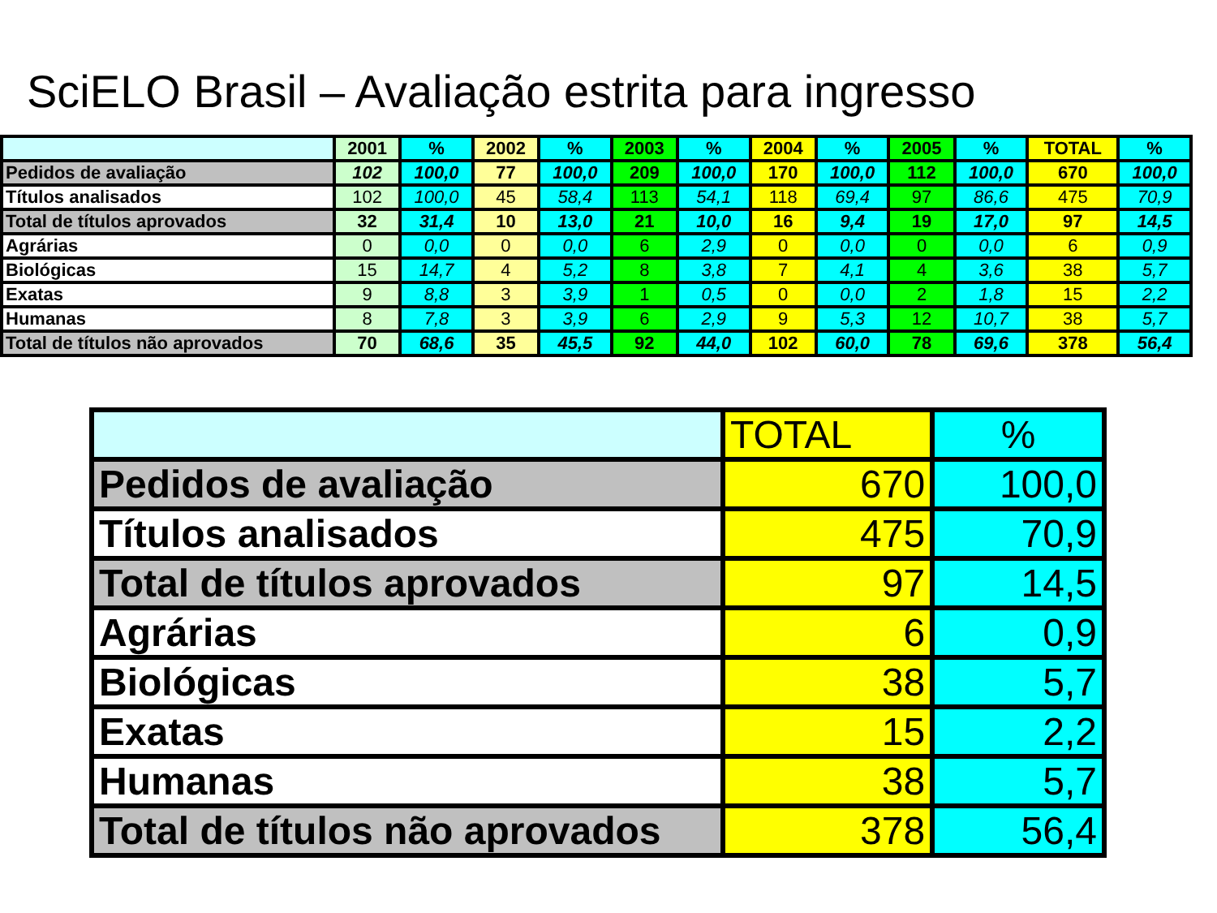SciELO Brasil – Avaliação estrita para ingresso
| | 2001 | % | 2002 | % | 2003 | % | 2004 | % | 2005 | % | TOTAL | % |
| --- | --- | --- | --- | --- | --- | --- | --- | --- | --- | --- | --- | --- |
| Pedidos de avaliação | 102 | 100,0 | 77 | 100,0 | 209 | 100,0 | 170 | 100,0 | 112 | 100,0 | 670 | 100,0 |
| Títulos analisados | 102 | 100,0 | 45 | 58,4 | 113 | 54,1 | 118 | 69,4 | 97 | 86,6 | 475 | 70,9 |
| Total de títulos aprovados | 32 | 31,4 | 10 | 13,0 | 21 | 10,0 | 16 | 9,4 | 19 | 17,0 | 97 | 14,5 |
| Agrárias | 0 | 0,0 | 0 | 0,0 | 6 | 2,9 | 0 | 0,0 | 0 | 0,0 | 6 | 0,9 |
| Biológicas | 15 | 14,7 | 4 | 5,2 | 8 | 3,8 | 7 | 4,1 | 4 | 3,6 | 38 | 5,7 |
| Exatas | 9 | 8,8 | 3 | 3,9 | 1 | 0,5 | 0 | 0,0 | 2 | 1,8 | 15 | 2,2 |
| Humanas | 8 | 7,8 | 3 | 3,9 | 6 | 2,9 | 9 | 5,3 | 12 | 10,7 | 38 | 5,7 |
| Total de títulos não aprovados | 70 | 68,6 | 35 | 45,5 | 92 | 44,0 | 102 | 60,0 | 78 | 69,6 | 378 | 56,4 |
| | TOTAL | % |
| Pedidos de avaliação | 670 | 100,0 |
| Títulos analisados | 475 | 70,9 |
| Total de títulos aprovados | 97 | 14,5 |
| Agrárias | 6 | 0,9 |
| Biológicas | 38 | 5,7 |
| Exatas | 15 | 2,2 |
| Humanas | 38 | 5,7 |
| Total de títulos não aprovados | 378 | 56,4 |